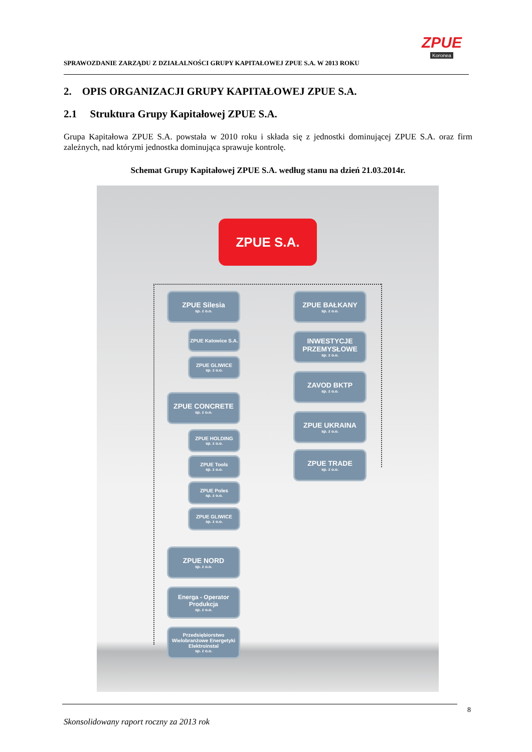SPRAWOZDANIE ZARZĄDU Z DZIAŁALNOŚCI GRUPY KAPITAŁOWEJ ZPUE S.A. W 2013 ROKU
ZPUE
Koronea
2. OPIS ORGANIZACJI GRUPY KAPITAŁOWEJ ZPUE S.A.
2.1 Struktura Grupy Kapitałowej ZPUE S.A.
Grupa Kapitałowa ZPUE S.A. powstała w 2010 roku i składa się z jednostki dominującej ZPUE S.A. oraz firm zależnych, nad którymi jednostka dominująca sprawuje kontrolę.
Schemat Grupy Kapitałowej ZPUE S.A. według stanu na dzień 21.03.2014r.
ZPUE S.A.
ZPUE Silesia
sp. z o.o.
ZPUE Katowice S.A.
ZPUE GLIWICE
sp. z o.o.
ZPUE CONCRETE
sp. z o.o.
ZPUE HOLDING
sp. z o.o.
ZPUE Tools
sp. z o.o.
ZPUE Poles
sp. z o.o.
ZPUE GLIWICE
sp. z o.o.
ZPUE NORD
sp. z o.o.
Energa - Operator Produkcja
sp. z o.o.
Przedsiębiorstwo Wielobranżowe Energetyki Elektroinstal
sp. z o.o.
ZPUE BAŁKANY
sp. z o.o.
INWESTYCJE PRZEMYSŁOWE
sp. z o.o.
ZAVOD BKTP
sp. z o.o.
ZPUE UKRAINA
sp. z o.o.
ZPUE TRADE
sp. z o.o.
8
Skonsolidowany raport roczny za 2013 rok